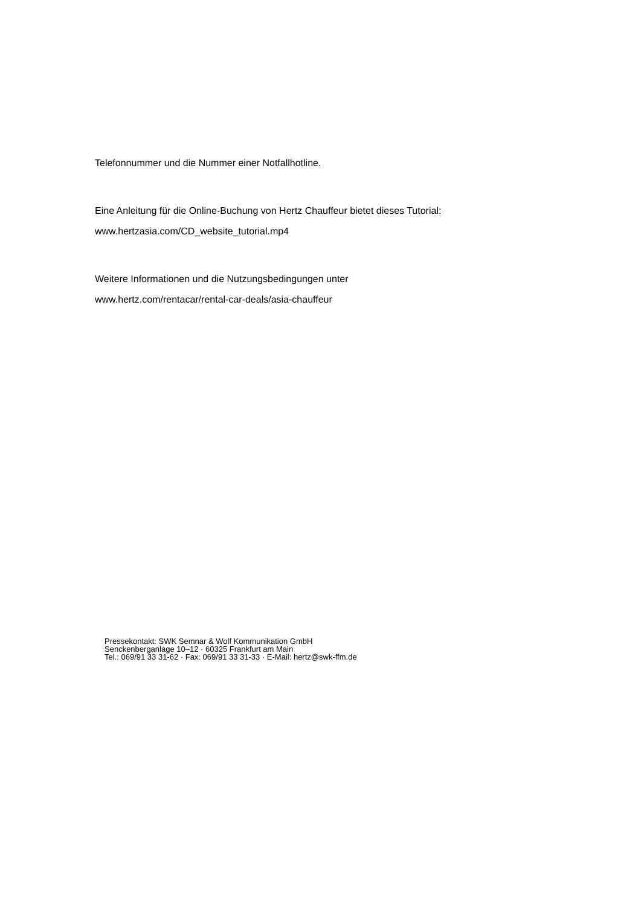Telefonnummer und die Nummer einer Notfallhotline.
Eine Anleitung für die Online-Buchung von Hertz Chauffeur bietet dieses Tutorial:
www.hertzasia.com/CD_website_tutorial.mp4
Weitere Informationen und die Nutzungsbedingungen unter
www.hertz.com/rentacar/rental-car-deals/asia-chauffeur
Pressekontakt: SWK Semnar & Wolf Kommunikation GmbH
Senckenberganlage 10–12 · 60325 Frankfurt am Main
Tel.: 069/91 33 31-62 · Fax: 069/91 33 31-33 · E-Mail: hertz@swk-ffm.de